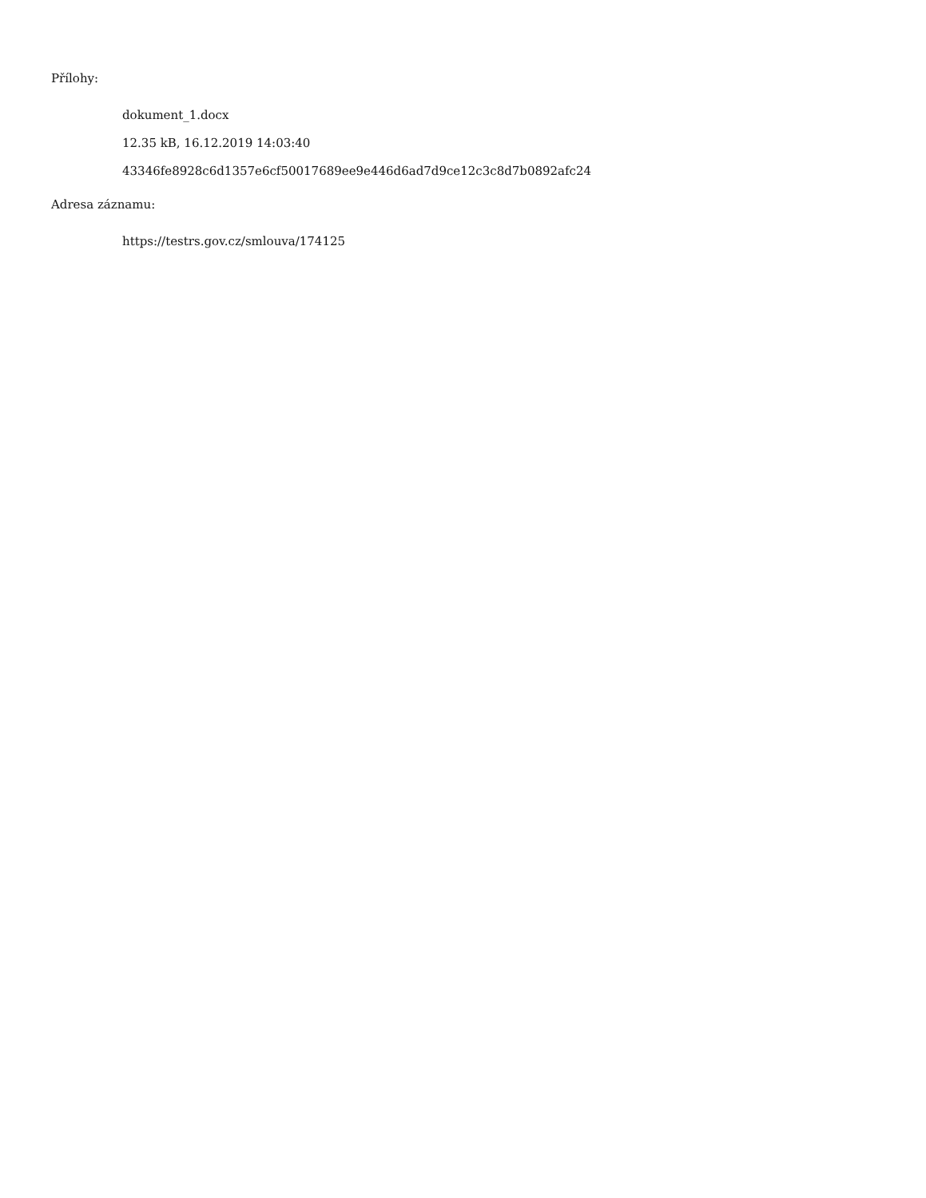Přílohy:
dokument_1.docx
12.35 kB, 16.12.2019 14:03:40
43346fe8928c6d1357e6cf50017689ee9e446d6ad7d9ce12c3c8d7b0892afc24
Adresa záznamu:
https://testrs.gov.cz/smlouva/174125